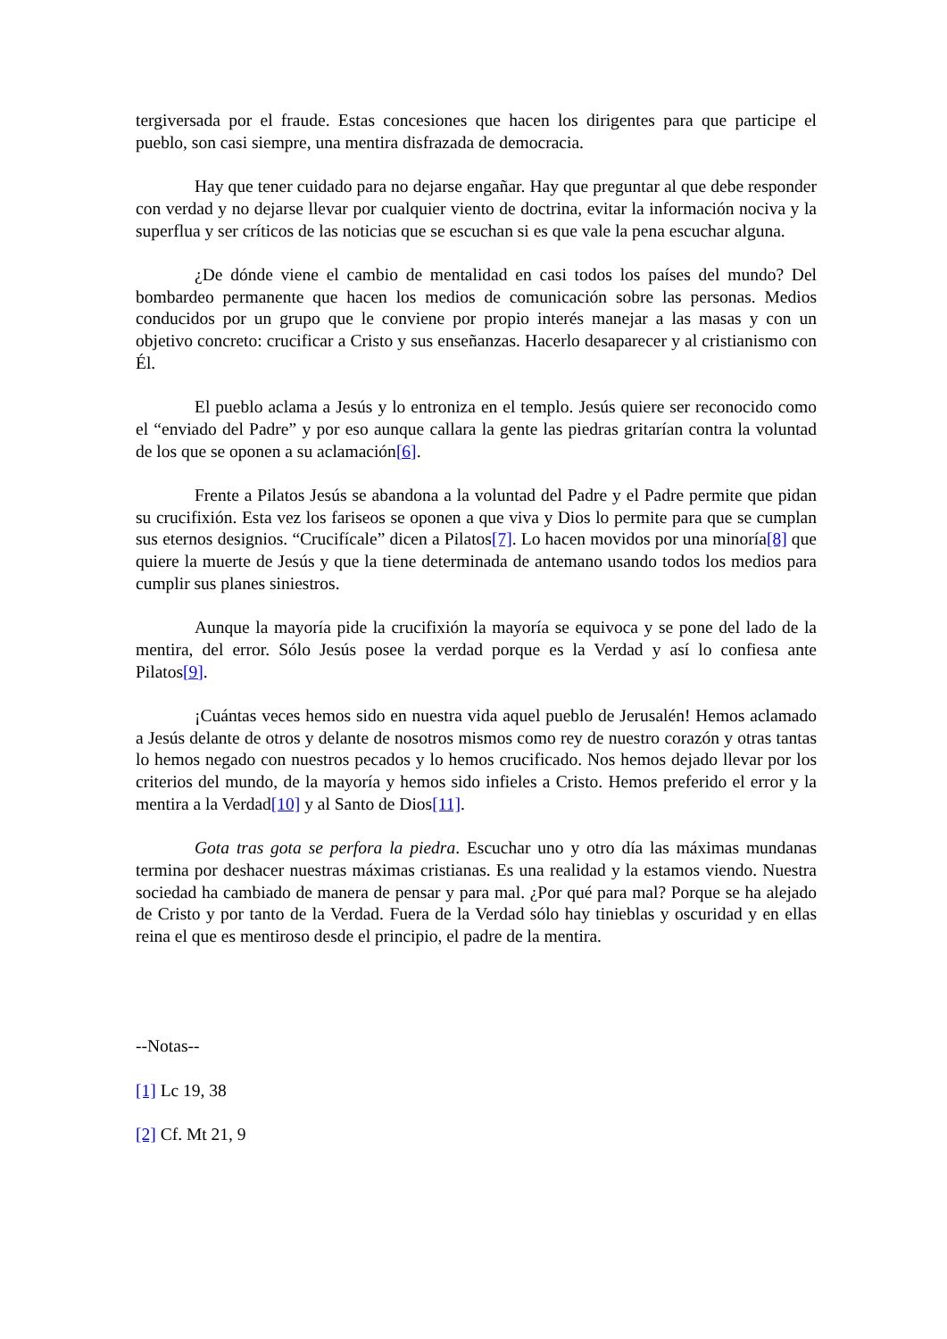tergiversada por el fraude. Estas concesiones que hacen los dirigentes para que participe el pueblo, son casi siempre, una mentira disfrazada de democracia.
Hay que tener cuidado para no dejarse engañar. Hay que preguntar al que debe responder con verdad y no dejarse llevar por cualquier viento de doctrina, evitar la información nociva y la superflua y ser críticos de las noticias que se escuchan si es que vale la pena escuchar alguna.
¿De dónde viene el cambio de mentalidad en casi todos los países del mundo? Del bombardeo permanente que hacen los medios de comunicación sobre las personas. Medios conducidos por un grupo que le conviene por propio interés manejar a las masas y con un objetivo concreto: crucificar a Cristo y sus enseñanzas. Hacerlo desaparecer y al cristianismo con Él.
El pueblo aclama a Jesús y lo entroniza en el templo. Jesús quiere ser reconocido como el “enviado del Padre” y por eso aunque callara la gente las piedras gritarían contra la voluntad de los que se oponen a su aclamación[6].
Frente a Pilatos Jesús se abandona a la voluntad del Padre y el Padre permite que pidan su crucifixión. Esta vez los fariseos se oponen a que viva y Dios lo permite para que se cumplan sus eternos designios. “Crucifícale” dicen a Pilatos[7]. Lo hacen movidos por una minoría[8] que quiere la muerte de Jesús y que la tiene determinada de antemano usando todos los medios para cumplir sus planes siniestros.
Aunque la mayoría pide la crucifixión la mayoría se equivoca y se pone del lado de la mentira, del error. Sólo Jesús posee la verdad porque es la Verdad y así lo confiesa ante Pilatos[9].
¡Cuántas veces hemos sido en nuestra vida aquel pueblo de Jerusalén! Hemos aclamado a Jesús delante de otros y delante de nosotros mismos como rey de nuestro corazón y otras tantas lo hemos negado con nuestros pecados y lo hemos crucificado. Nos hemos dejado llevar por los criterios del mundo, de la mayoría y hemos sido infieles a Cristo. Hemos preferido el error y la mentira a la Verdad[10] y al Santo de Dios[11].
Gota tras gota se perfora la piedra. Escuchar uno y otro día las máximas mundanas termina por deshacer nuestras máximas cristianas. Es una realidad y la estamos viendo. Nuestra sociedad ha cambiado de manera de pensar y para mal. ¿Por qué para mal? Porque se ha alejado de Cristo y por tanto de la Verdad. Fuera de la Verdad sólo hay tinieblas y oscuridad y en ellas reina el que es mentiroso desde el principio, el padre de la mentira.
--Notas--
[1] Lc 19, 38
[2] Cf. Mt 21, 9